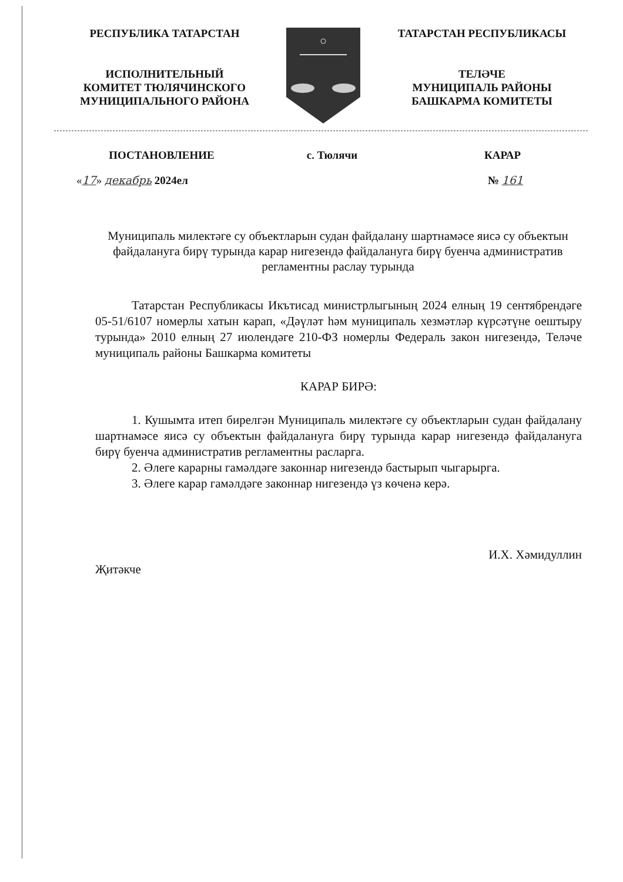РЕСПУБЛИКА ТАТАРСТАН
ИСПОЛНИТЕЛЬНЫЙ
КОМИТЕТ ТЮЛЯЧИНСКОГО
МУНИЦИПАЛЬНОГО РАЙОНА
ТАТАРСТАН РЕСПУБЛИКАСЫ
ТЕЛӘЧЕ
МУНИЦИПАЛЬ РАЙОНЫ
БАШКАРМА КОМИТЕТЫ
ПОСТАНОВЛЕНИЕ с. Тюлячи КАРАР
«17» декабрь 2024ел № 161
Муниципаль милектәге су объектларын судан файдалану шартнамәсе яисә су объектын файдалануга бирү турында карар нигезендә файдалануга бирү буенча административ регламентны раслау турында
Татарстан Республикасы Икътисад министрлыгының 2024 елның 19 сентябрендәге 05-51/6107 номерлы хатын карап, «Дәүләт һәм муниципаль хезмәтләр күрсәтүне оештыру турында» 2010 елның 27 июлендәге 210-ФЗ номерлы Федераль закон нигезендә, Теләче муниципаль районы Башкарма комитеты
КАРАР БИРӘ:
1. Кушымта итеп бирелгән Муниципаль милектәге су объектларын судан файдалану шартнамәсе яисә су объектын файдалануга бирү турында карар нигезендә файдалануга бирү буенча административ регламентны расларга.
2. Әлеге карарны гамәлдәге законнар нигезендә бастырып чыгарырга.
3. Әлеге карар гамәлдәге законнар нигезендә үз көченә керә.
Җитәкче
И.Х. Хәмидуллин